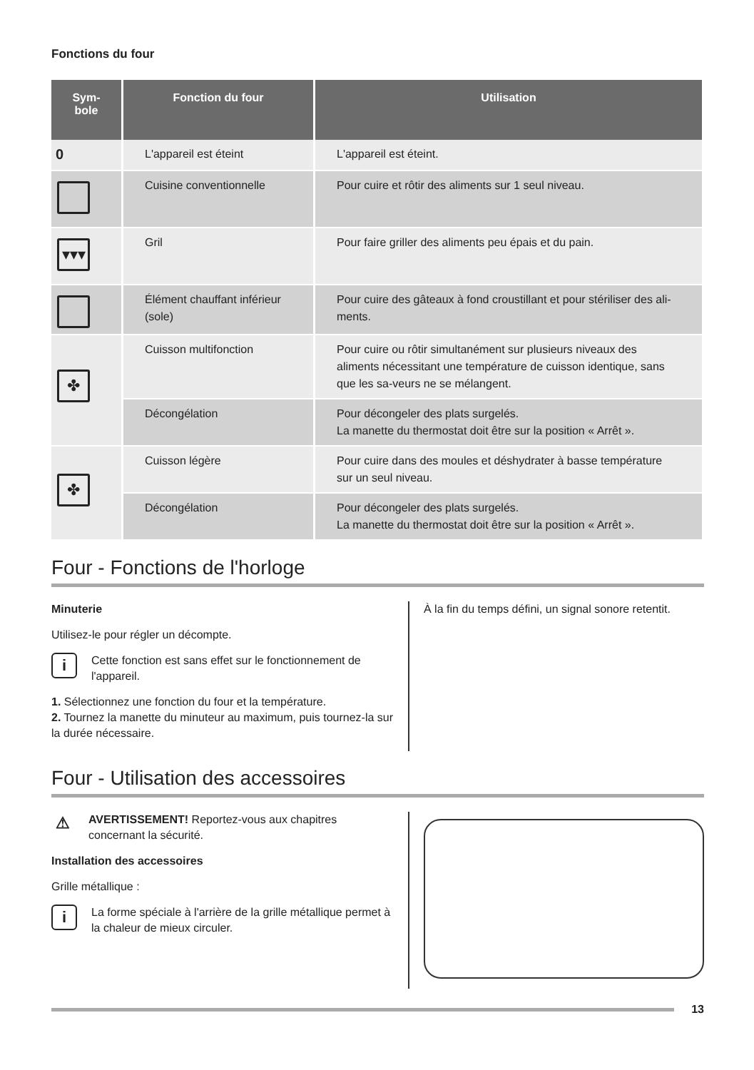Fonctions du four
| Sym- bole | Fonction du four | Utilisation |
| --- | --- | --- |
| 0 | L'appareil est éteint | L'appareil est éteint. |
| | Cuisine conventionnelle | Pour cuire et rôtir des aliments sur 1 seul niveau. |
| ▾▾▾ | Gril | Pour faire griller des aliments peu épais et du pain. |
| | Élément chauffant inférieur (sole) | Pour cuire des gâteaux à fond croustillant et pour stériliser des ali-ments. |
| ✤ | Cuisson multifonction | Pour cuire ou rôtir simultanément sur plusieurs niveaux des aliments nécessitant une température de cuisson identique, sans que les sa-veurs ne se mélangent. |
| | Décongélation | Pour décongeler des plats surgelés. La manette du thermostat doit être sur la position « Arrêt ». |
| ✤ | Cuisson légère | Pour cuire dans des moules et déshydrater à basse température sur un seul niveau. |
| | Décongélation | Pour décongeler des plats surgelés. La manette du thermostat doit être sur la position « Arrêt ». |
Four - Fonctions de l'horloge
Minuterie
Utilisez-le pour régler un décompte.
i
Cette fonction est sans effet sur le fonctionnement de l'appareil.
1. Sélectionnez une fonction du four et la température.
2. Tournez la manette du minuteur au maximum, puis tournez-la sur la durée nécessaire.
À la fin du temps défini, un signal sonore retentit.
Four - Utilisation des accessoires
⚠
AVERTISSEMENT! Reportez-vous aux chapitres concernant la sécurité.
Installation des accessoires
Grille métallique :
i
La forme spéciale à l'arrière de la grille métallique permet à la chaleur de mieux circuler.
13